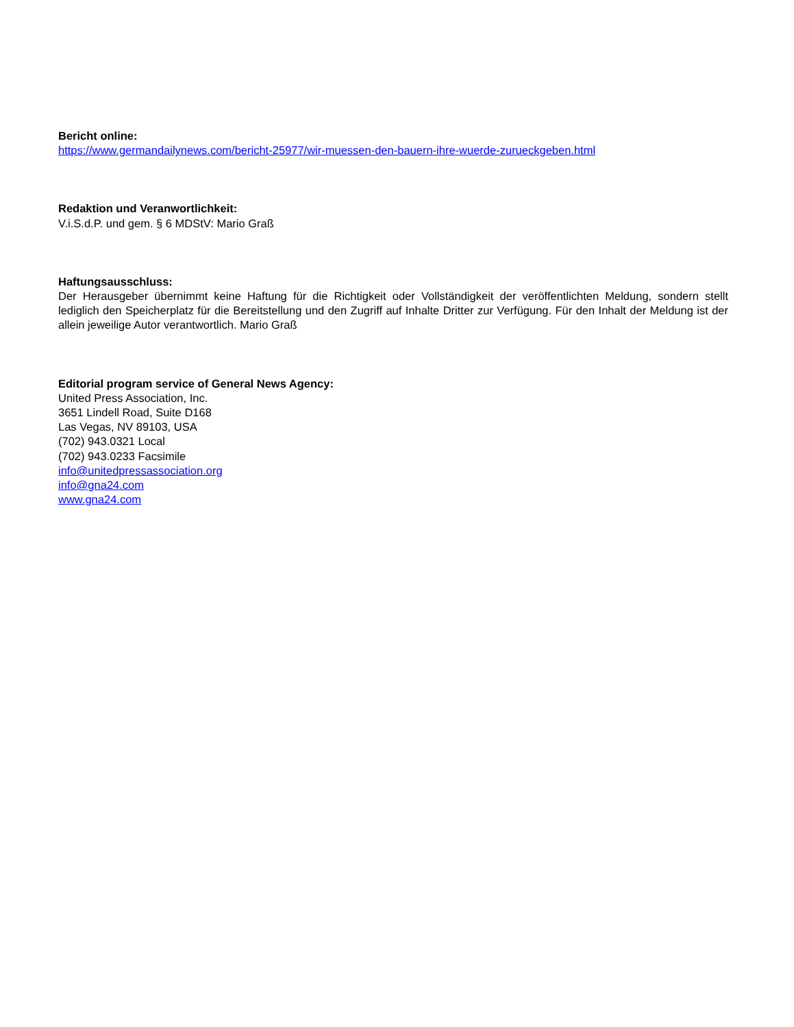Bericht online:
https://www.germandailynews.com/bericht-25977/wir-muessen-den-bauern-ihre-wuerde-zurueckgeben.html
Redaktion und Veranwortlichkeit:
V.i.S.d.P. und gem. § 6 MDStV: Mario Graß
Haftungsausschluss:
Der Herausgeber übernimmt keine Haftung für die Richtigkeit oder Vollständigkeit der veröffentlichten Meldung, sondern stellt lediglich den Speicherplatz für die Bereitstellung und den Zugriff auf Inhalte Dritter zur Verfügung. Für den Inhalt der Meldung ist der allein jeweilige Autor verantwortlich. Mario Graß
Editorial program service of General News Agency:
United Press Association, Inc.
3651 Lindell Road, Suite D168
Las Vegas, NV 89103, USA
(702) 943.0321 Local
(702) 943.0233 Facsimile
info@unitedpressassociation.org
info@gna24.com
www.gna24.com